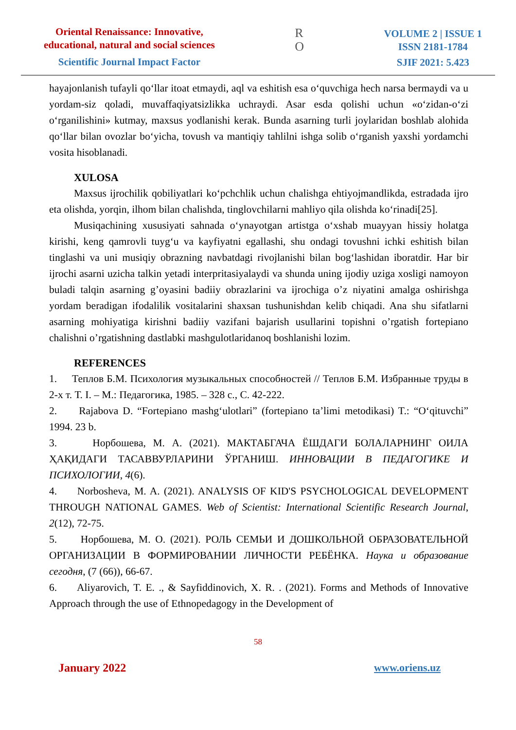Oriental Renaissance: Innovative,
educational, natural and social sciences
Scientific Journal Impact Factor
R
O
VOLUME 2 | ISSUE 1
ISSN 2181-1784
SJIF 2021: 5.423
hayajonlanish tufayli qo‘llar itoat etmaydi, aql va eshitish esa o‘quvchiga hech narsa bermaydi va u yordam-siz qoladi, muvaffaqiyatsizlikka uchraydi. Asar esda qolishi uchun «o‘zidan-o‘zi o‘rganilishini» kutmay, maxsus yodlanishi kerak. Bunda asarning turli joylaridan boshlab alohida qo‘llar bilan ovozlar bo‘yicha, tovush va mantiqiy tahlilni ishga solib o‘rganish yaxshi yordamchi vosita hisoblanadi.
XULOSA
Maxsus ijrochilik qobiliyatlari ko‘pchchlik uchun chalishga ehtiyojmandlikda, estradada ijro eta olishda, yorqin, ilhom bilan chalishda, tinglovchilarni mahliyo qila olishda ko‘rinadi[25].
Musiqachining xususiyati sahnada o‘ynayotgan artistga o‘xshab muayyan hissiy holatga kirishi, keng qamrovli tuyg‘u va kayfiyatni egallashi, shu ondagi tovushni ichki eshitish bilan tinglashi va uni musiqiy obrazning navbatdagi rivojlanishi bilan bog‘lashidan iboratdir. Har bir ijrochi asarni uzicha talkin yetadi interpritasiyalaydi va shunda uning ijodiy uziga xosligi namoyon buladi talqin asarning g’oyasini badiiy obrazlarini va ijrochiga o’z niyatini amalga oshirishga yordam beradigan ifodalilik vositalarini shaxsan tushunishdan kelib chiqadi. Ana shu sifatlarni asarning mohiyatiga kirishni badiiy vazifani bajarish usullarini topishni o’rgatish fortepiano chalishni o’rgatishning dastlabki mashgulotlaridanoq boshlanishi lozim.
REFERENCES
1. Теплов Б.М. Психология музыкальных способностей // Теплов Б.М. Избранные труды в 2-х т. Т. I. – М.: Педагогика, 1985. – 328 с., С. 42-222.
2. Rajabova D. “Fortepiano mashg‘ulotlari” (fortepiano ta’limi metodikasi) T.: “O‘qituvchi” 1994. 23 b.
3. Норбошева, М. А. (2021). МАКТАБГАЧА ЁШДАГИ БОЛАЛАРНИНГ ОИЛА ҲАҚИДАГИ ТАСАВВУРЛАРИНИ ЎРГАНИШ. ИННОВАЦИИ В ПЕДАГОГИКЕ И ПСИХОЛОГИИ, 4(6).
4. Norbosheva, M. A. (2021). ANALYSIS OF KID'S PSYCHOLOGICAL DEVELOPMENT THROUGH NATIONAL GAMES. Web of Scientist: International Scientific Research Journal, 2(12), 72-75.
5. Норбошева, М. О. (2021). РОЛЬ СЕМЬИ И ДОШКОЛЬНОЙ ОБРАЗОВАТЕЛЬНОЙ ОРГАНИЗАЦИИ В ФОРМИРОВАНИИ ЛИЧНОСТИ РЕБЁНКА. Наука и образование сегодня, (7 (66)), 66-67.
6. Aliyarovich, T. E. ., & Sayfiddinovich, X. R. . (2021). Forms and Methods of Innovative Approach through the use of Ethnopedagogy in the Development of
58
January 2022 www.oriens.uz